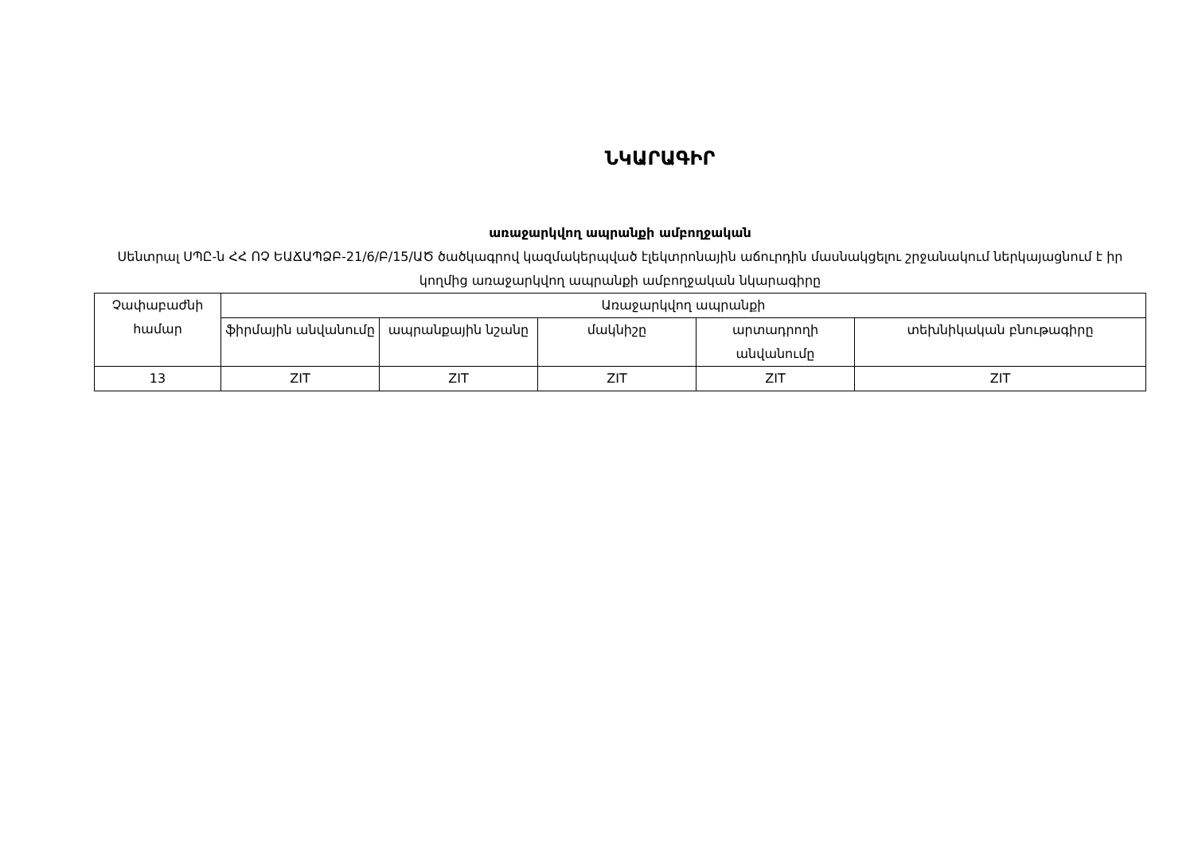ՆԿԱՐԱԳԻՐ
առաջարկվող ապրանքի ամբողջական
Սենտրալ ՍՊԸ-ն ՀՀ ՈՉ ԵԱՃԱՊՁԲ-21/6/Բ/15/ԱԾ ծածկագրով կազմակերպված էլեկտրոնային աճուրդին մասնակցելու շրջանակում ներկայացնում է իր կողմից առաջարկվող ապրանքի ամբողջական նկարագիրը
| Չափաբաժնի համար | Առաջարկվող ապրանքի | | | | |
| --- | --- | --- | --- | --- | --- |
| | ֆիրմային անվանումը | ապրանքային նշանը | մակնիշը | արտադրողի անվանումը | տեխնիկական բնութագիրը |
| 13 | ZIT | ZIT | ZIT | ZIT | ZIT |